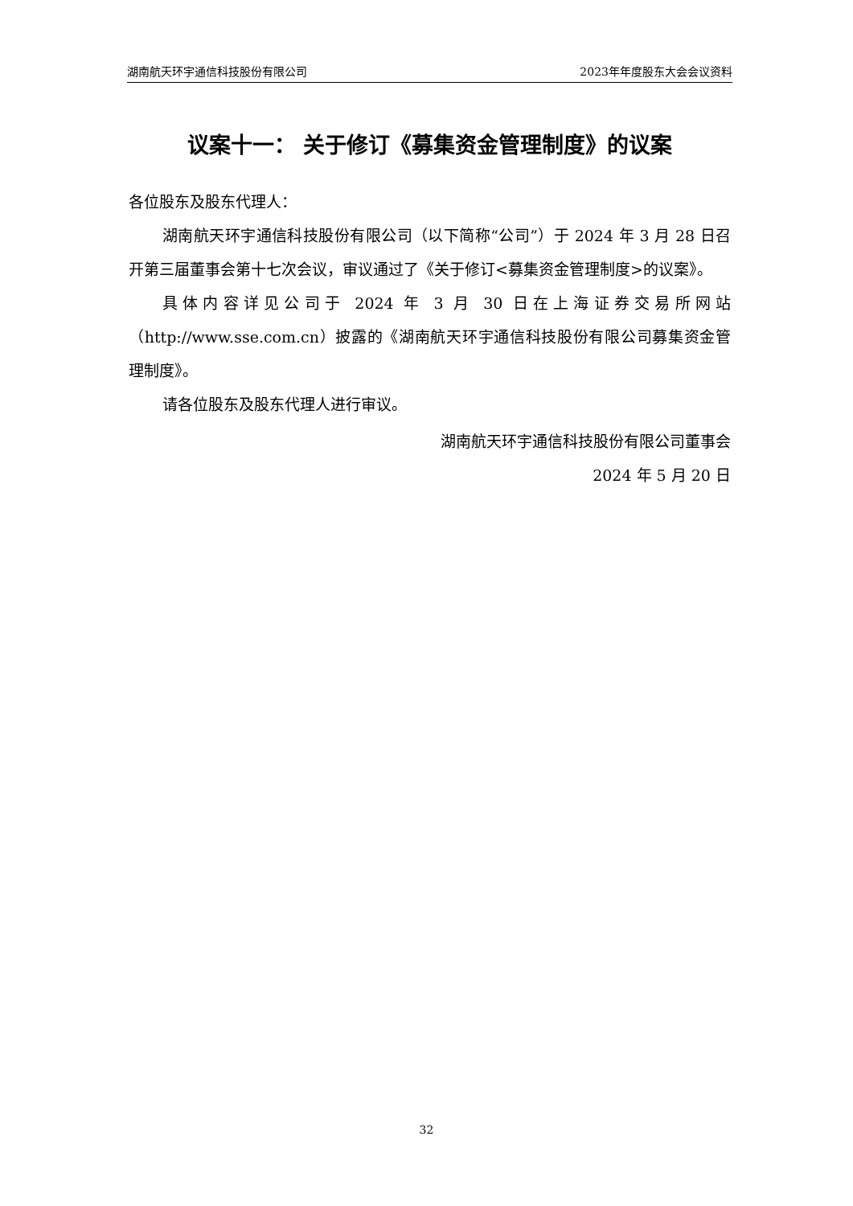湖南航天环宇通信科技股份有限公司 2023年年度股东大会会议资料
议案十一： 关于修订《募集资金管理制度》的议案
各位股东及股东代理人：
湖南航天环宇通信科技股份有限公司（以下简称“公司”）于 2024 年 3 月 28 日召开第三届董事会第十七次会议，审议通过了《关于修订<募集资金管理制度>的议案》。
具体内容详见公司于 2024 年 3 月 30 日在上海证券交易所网站（http://www.sse.com.cn）披露的《湖南航天环宇通信科技股份有限公司募集资金管理制度》。
请各位股东及股东代理人进行审议。
湖南航天环宇通信科技股份有限公司董事会
2024 年 5 月 20 日
32